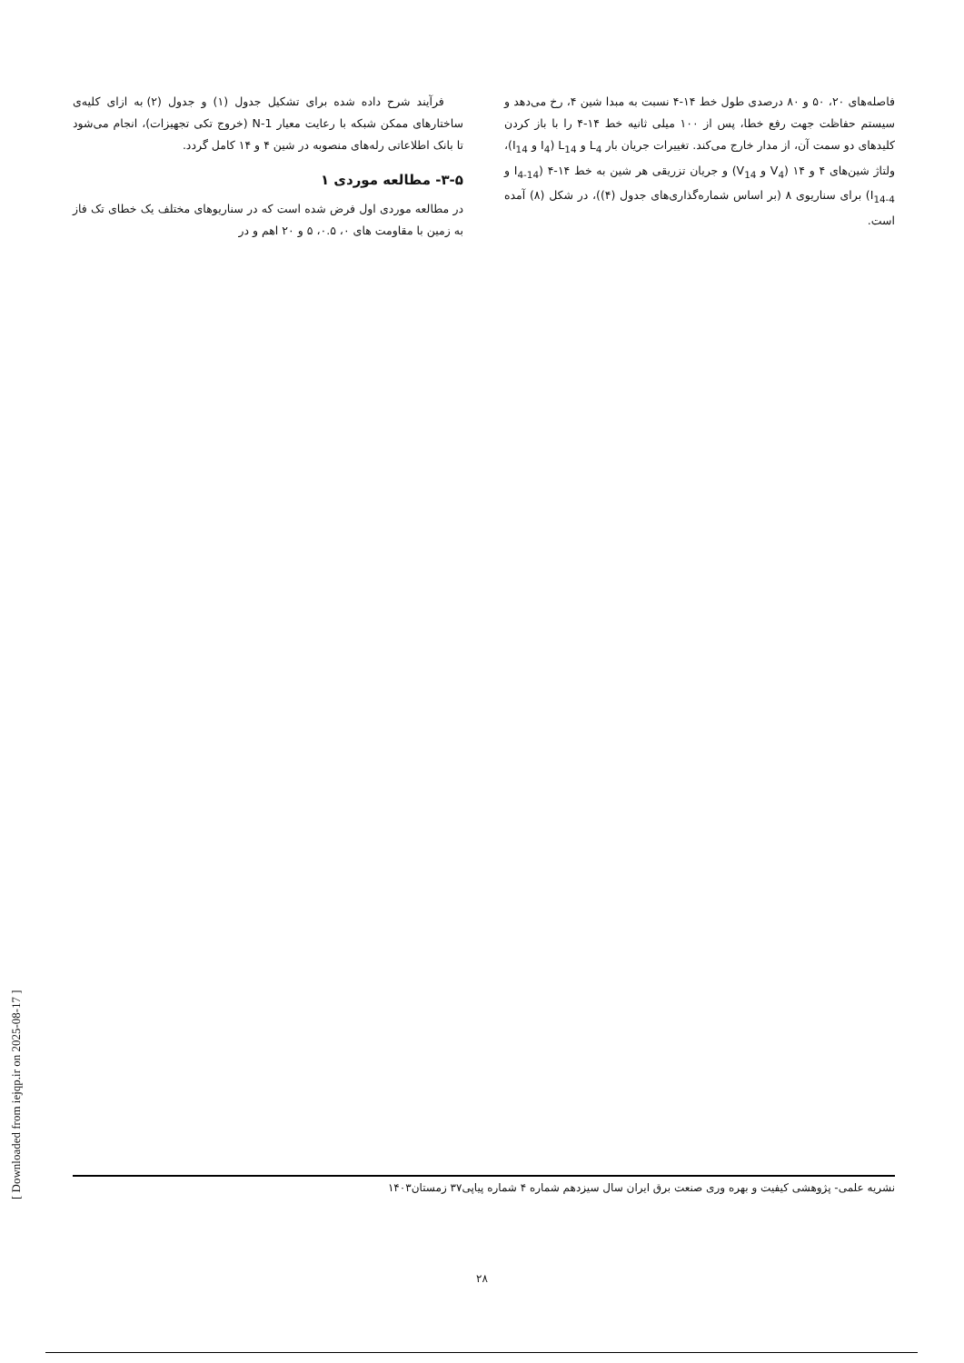فرآیند شرح داده شده برای تشکیل جدول (۱) و جدول (۲) به ازای کلیه‌ی ساختارهای ممکن شبکه با رعایت معیار N-1 (خروج تکی تجهیزات)، انجام می‌شود تا بانک اطلاعاتی رله‌های منصوبه در شین ۴ و ۱۴ کامل گردد.
۳-۵- مطالعه موردی ۱
در مطالعه موردی اول فرض شده است که در سناریوهای مختلف یک خطای تک فاز به زمین با مقاومت های ۰، ۰.۵، ۵ و ۲۰ اهم و در
فاصله‌های ۲۰، ۵۰ و ۸۰ درصدی طول خط ۱۴-۴ نسبت به مبدا شین ۴، رخ می‌دهد و سیستم حفاظت جهت رفع خطا، پس از ۱۰۰ میلی ثانیه خط ۱۴-۴ را با باز کردن کلیدهای دو سمت آن، از مدار خارج می‌کند. تغییرات جریان بار L<sub>4</sub> و L<sub>14</sub> (I<sub>4</sub> و I<sub>14</sub>)، ولتاژ شین‌های ۴ و ۱۴ (V<sub>4</sub> و V<sub>14</sub>) و جریان تزریقی هر شین به خط ۱۴-۴ (I<sub>4-14</sub> و I<sub>14-4</sub>) برای سناریوی ۸ (بر اساس شماره‌گذاری‌های جدول (۴))، در شکل (۸) آمده است.
[ Downloaded from iejqp.ir on 2025-08-17 ]
نشریه علمی- پژوهشی کیفیت و بهره وری صنعت برق ایران سال سیزدهم شماره ۴ شماره پیاپی۳۷ زمستان۱۴۰۳
۲۸